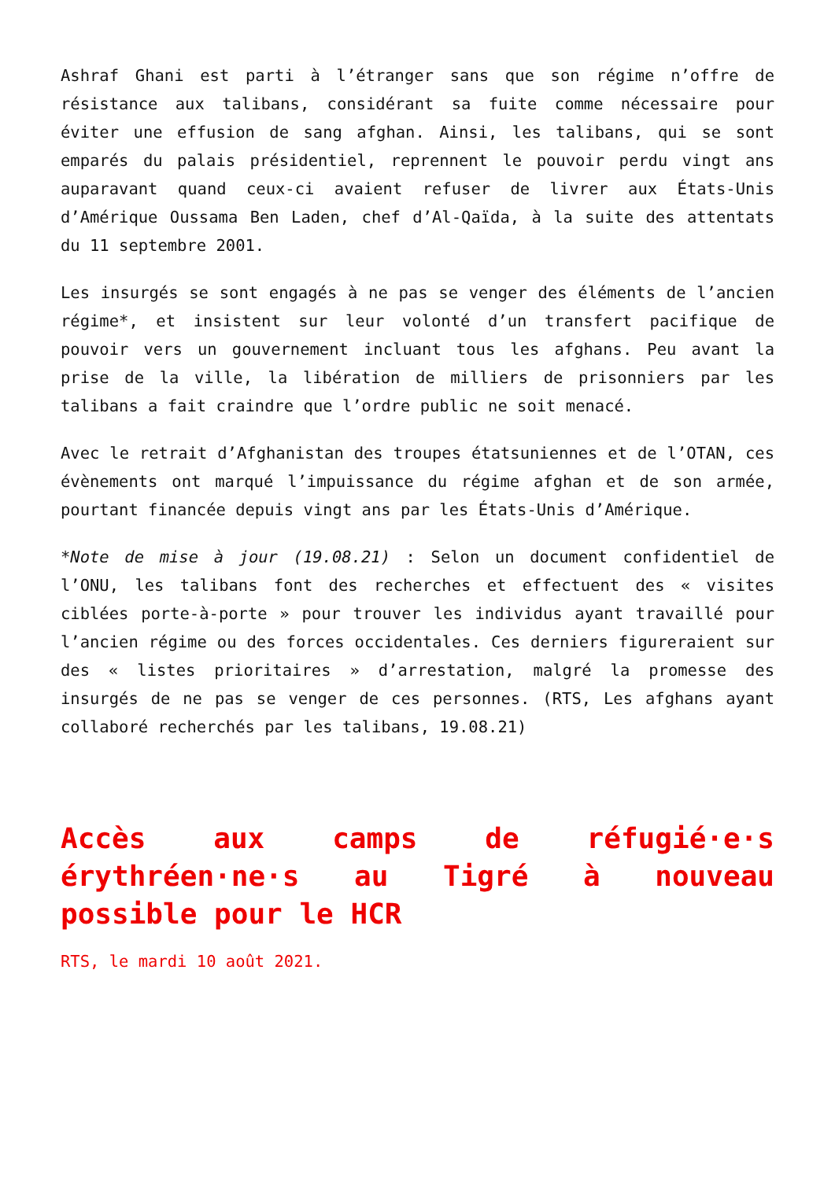Ashraf Ghani est parti à l’étranger sans que son régime n’offre de résistance aux talibans, considérant sa fuite comme nécessaire pour éviter une effusion de sang afghan. Ainsi, les talibans, qui se sont emparés du palais présidentiel, reprennent le pouvoir perdu vingt ans auparavant quand ceux-ci avaient refuser de livrer aux États-Unis d’Amérique Oussama Ben Laden, chef d’Al-Qaïda, à la suite des attentats du 11 septembre 2001.
Les insurgés se sont engagés à ne pas se venger des éléments de l’ancien régime*, et insistent sur leur volonté d’un transfert pacifique de pouvoir vers un gouvernement incluant tous les afghans. Peu avant la prise de la ville, la libération de milliers de prisonniers par les talibans a fait craindre que l’ordre public ne soit menacé.
Avec le retrait d’Afghanistan des troupes étatsuniennes et de l’OTAN, ces évènements ont marqué l’impuissance du régime afghan et de son armée, pourtant financée depuis vingt ans par les États-Unis d’Amérique.
*Note de mise à jour (19.08.21) : Selon un document confidentiel de l’ONU, les talibans font des recherches et effectuent des « visites ciblées porte-à-porte » pour trouver les individus ayant travaillé pour l’ancien régime ou des forces occidentales. Ces derniers figureraient sur des « listes prioritaires » d’arrestation, malgré la promesse des insurgés de ne pas se venger de ces personnes. (RTS, Les afghans ayant collaboré recherchés par les talibans, 19.08.21)
Accès aux camps de réfugié·e·s érythréen·ne·s au Tigré à nouveau possible pour le HCR
RTS, le mardi 10 août 2021.